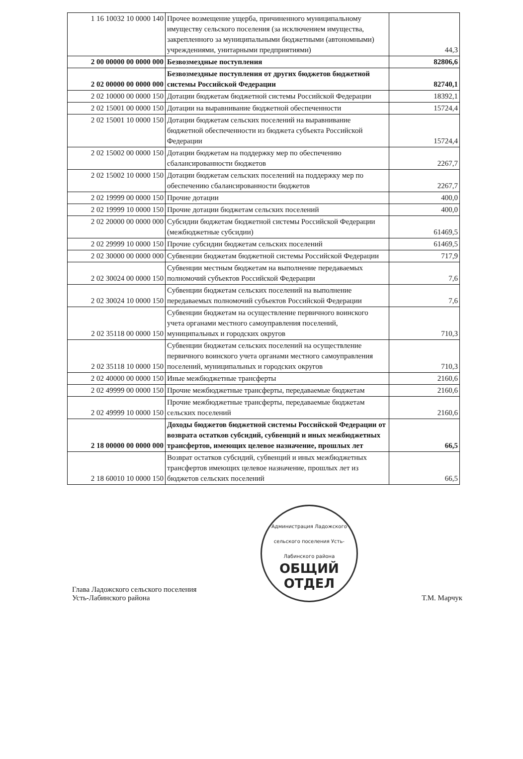| 1 16 10032 10 0000 140 | Прочее возмещение ущерба, причиненного муниципальному имуществу сельского поселения (за исключением имущества, закрепленного за муниципальными бюджетными (автономными) учреждениями, унитарными предприятиями) | 44,3 |
| 2 00 00000 00 0000 000 | Безвозмездные поступления | 82806,6 |
| 2 02 00000 00 0000 000 | Безвозмездные поступления от других бюджетов бюджетной системы Российской Федерации | 82740,1 |
| 2 02 10000 00 0000 150 | Дотации бюджетам бюджетной системы Российской Федерации | 18392,1 |
| 2 02 15001 00 0000 150 | Дотации на выравнивание бюджетной обеспеченности | 15724,4 |
| 2 02 15001 10 0000 150 | Дотации бюджетам сельских поселений на выравнивание бюджетной обеспеченности из бюджета субъекта Российской Федерации | 15724,4 |
| 2 02 15002 00 0000 150 | Дотации бюджетам на поддержку мер по обеспечению сбалансированности бюджетов | 2267,7 |
| 2 02 15002 10 0000 150 | Дотации бюджетам сельских поселений на поддержку мер по обеспечению сбалансированности бюджетов | 2267,7 |
| 2 02 19999 00 0000 150 | Прочие дотации | 400,0 |
| 2 02 19999 10 0000 150 | Прочие дотации бюджетам сельских поселений | 400,0 |
| 2 02 20000 00 0000 000 | Субсидии бюджетам бюджетной системы Российской Федерации (межбюджетные субсидии) | 61469,5 |
| 2 02 29999 10 0000 150 | Прочие субсидии бюджетам сельских поселений | 61469,5 |
| 2 02 30000 00 0000 000 | Субвенции бюджетам бюджетной системы Российской Федерации | 717,9 |
| 2 02 30024 00 0000 150 | Субвенции местным бюджетам на выполнение передаваемых полномочий субъектов Российской Федерации | 7,6 |
| 2 02 30024 10 0000 150 | Субвенции бюджетам сельских поселений на выполнение передаваемых полномочий субъектов Российской Федерации | 7,6 |
| 2 02 35118 00 0000 150 | Субвенции бюджетам на осуществление первичного воинского учета органами местного самоуправления поселений, муниципальных и городских округов | 710,3 |
| 2 02 35118 10 0000 150 | Субвенции бюджетам сельских поселений на осуществление первичного воинского учета органами местного самоуправления поселений, муниципальных и городских округов | 710,3 |
| 2 02 40000 00 0000 150 | Иные межбюджетные трансферты | 2160,6 |
| 2 02 49999 00 0000 150 | Прочие межбюджетные трансферты, передаваемые бюджетам | 2160,6 |
| 2 02 49999 10 0000 150 | Прочие межбюджетные трансферты, передаваемые бюджетам сельских поселений | 2160,6 |
| 2 18 00000 00 0000 000 | Доходы бюджетов бюджетной системы Российской Федерации от возврата остатков субсидий, субвенций и иных межбюджетных трансфертов, имеющих целевое назначение, прошлых лет | 66,5 |
| 2 18 60010 10 0000 150 | Возврат остатков субсидий, субвенций и иных межбюджетных трансфертов имеющих целевое назначение, прошлых лет из бюджетов сельских поселений | 66,5 |
Глава Ладожского сельского поселения
Усть-Лабинского района
Администрация Ладожского сельского поселения Усть-Лабинского района
ОБЩИЙ
ОТДЕЛ
Т.М. Марчук